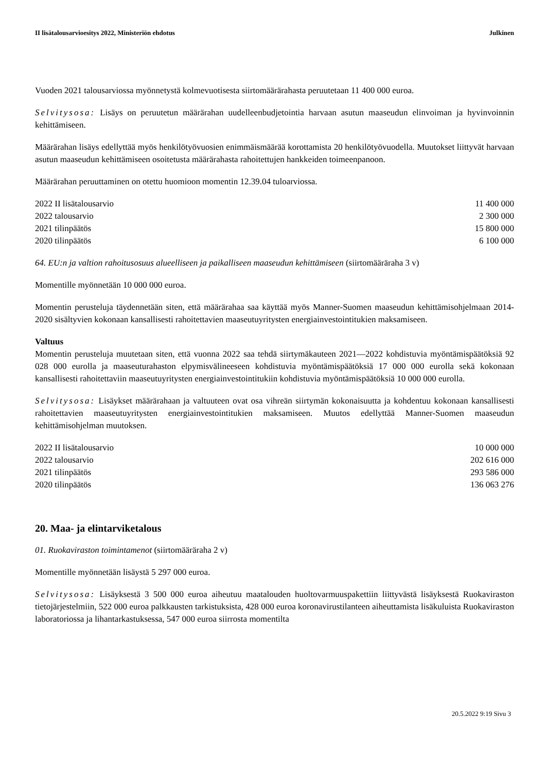II lisätalousarvioesitys 2022, Ministeriön ehdotus Julkinen
Vuoden 2021 talousarviossa myönnetystä kolmevuotisesta siirtomäärärahasta peruutetaan 11 400 000 euroa.
Selvitysosa: Lisäys on peruutetun määrärahan uudelleenbudjetointia harvaan asutun maaseudun elinvoiman ja hyvinvoinnin kehittämiseen.
Määrärahan lisäys edellyttää myös henkilötyövuosien enimmäismäärää korottamista 20 henkilötyövuodella. Muutokset liittyvät harvaan asutun maaseudun kehittämiseen osoitetusta määrärahasta rahoitettujen hankkeiden toimeenpanoon.
Määrärahan peruuttaminen on otettu huomioon momentin 12.39.04 tuloarviossa.
| 2022 II lisätalousarvio | 11 400 000 |
| 2022 talousarvio | 2 300 000 |
| 2021 tilinpäätös | 15 800 000 |
| 2020 tilinpäätös | 6 100 000 |
64. EU:n ja valtion rahoitusosuus alueelliseen ja paikalliseen maaseudun kehittämiseen (siirtomääräraha 3 v)
Momentille myönnetään 10 000 000 euroa.
Momentin perusteluja täydennetään siten, että määrärahaa saa käyttää myös Manner-Suomen maaseudun kehittämisohjelmaan 2014-2020 sisältyvien kokonaan kansallisesti rahoitettavien maaseutuyritysten energiainvestointitukien maksamiseen.
Valtuus
Momentin perusteluja muutetaan siten, että vuonna 2022 saa tehdä siirtymäkauteen 2021—2022 kohdistuvia myöntämispäätöksiä 92 028 000 eurolla ja maaseuturahaston elpymisvälineeseen kohdistuvia myöntämispäätöksiä 17 000 000 eurolla sekä kokonaan kansallisesti rahoitettaviin maaseutuyritysten energiainvestointitukiin kohdistuvia myöntämispäätöksiä 10 000 000 eurolla.
Selvitysosa: Lisäykset määrärahaan ja valtuuteen ovat osa vihreän siirtymän kokonaisuutta ja kohdentuu kokonaan kansallisesti rahoitettavien maaseutuyritysten energiainvestointitukien maksamiseen. Muutos edellyttää Manner-Suomen maaseudun kehittämisohjelman muutoksen.
| 2022 II lisätalousarvio | 10 000 000 |
| 2022 talousarvio | 202 616 000 |
| 2021 tilinpäätös | 293 586 000 |
| 2020 tilinpäätös | 136 063 276 |
20. Maa- ja elintarviketalous
01. Ruokaviraston toimintamenot (siirtomääräraha 2 v)
Momentille myönnetään lisäystä 5 297 000 euroa.
Selvitysosa: Lisäyksestä 3 500 000 euroa aiheutuu maatalouden huoltovarmuuspakettiin liittyvästä lisäyksestä Ruokaviraston tietojärjestelmiin, 522 000 euroa palkkausten tarkistuksista, 428 000 euroa koronavirustilanteen aiheuttamista lisäkuluista Ruokaviraston laboratoriossa ja lihantarkastuksessa, 547 000 euroa siirrosta momentilta
20.5.2022 9:19 Sivu 3